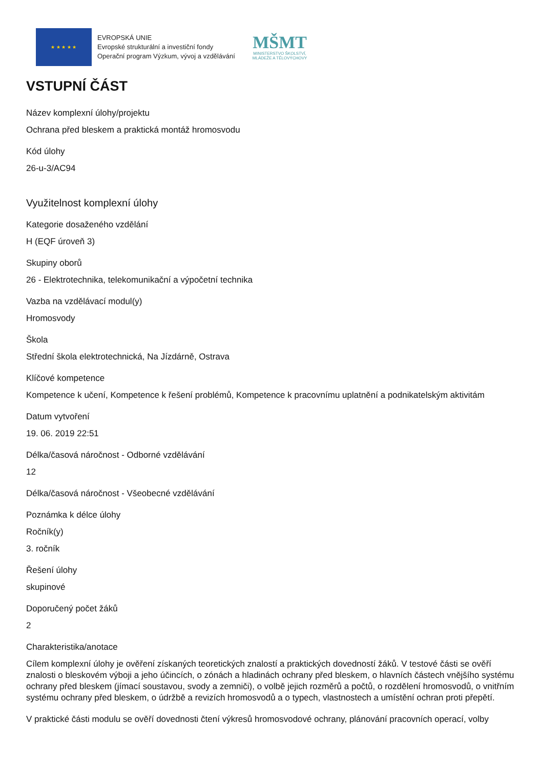★ ★ ★ ★ ★
EVROPSKÁ UNIE
Evropské strukturální a investiční fondy
Operační program Výzkum, vývoj a vzdělávání
MŠMT
MINISTERSTVO ŠKOLSTVÍ,
MLÁDEŽE A TĚLOVÝCHOVY
VSTUPNÍ ČÁST
Název komplexní úlohy/projektu
Ochrana před bleskem a praktická montáž hromosvodu
Kód úlohy
26-u-3/AC94
Využitelnost komplexní úlohy
Kategorie dosaženého vzdělání
H (EQF úroveň 3)
Skupiny oborů
26 - Elektrotechnika, telekomunikační a výpočetní technika
Vazba na vzdělávací modul(y)
Hromosvody
Škola
Střední škola elektrotechnická, Na Jízdárně, Ostrava
Klíčové kompetence
Kompetence k učení, Kompetence k řešení problémů, Kompetence k pracovnímu uplatnění a podnikatelským aktivitám
Datum vytvoření
19. 06. 2019 22:51
Délka/časová náročnost - Odborné vzdělávání
12
Délka/časová náročnost - Všeobecné vzdělávání
Poznámka k délce úlohy
Ročník(y)
3. ročník
Řešení úlohy
skupinové
Doporučený počet žáků
2
Charakteristika/anotace
Cílem komplexní úlohy je ověření získaných teoretických znalostí a praktických dovedností žáků. V testové části se ověří znalosti o bleskovém výboji a jeho účincích, o zónách a hladinách ochrany před bleskem, o hlavních částech vnějšího systému ochrany před bleskem (jímací soustavou, svody a zemniči), o volbě jejich rozměrů a počtů, o rozdělení hromosvodů, o vnitřním systému ochrany před bleskem, o údržbě a revizích hromosvodů a o typech, vlastnostech a umístění ochran proti přepětí.
V praktické části modulu se ověří dovednosti čtení výkresů hromosvodové ochrany, plánování pracovních operací, volby